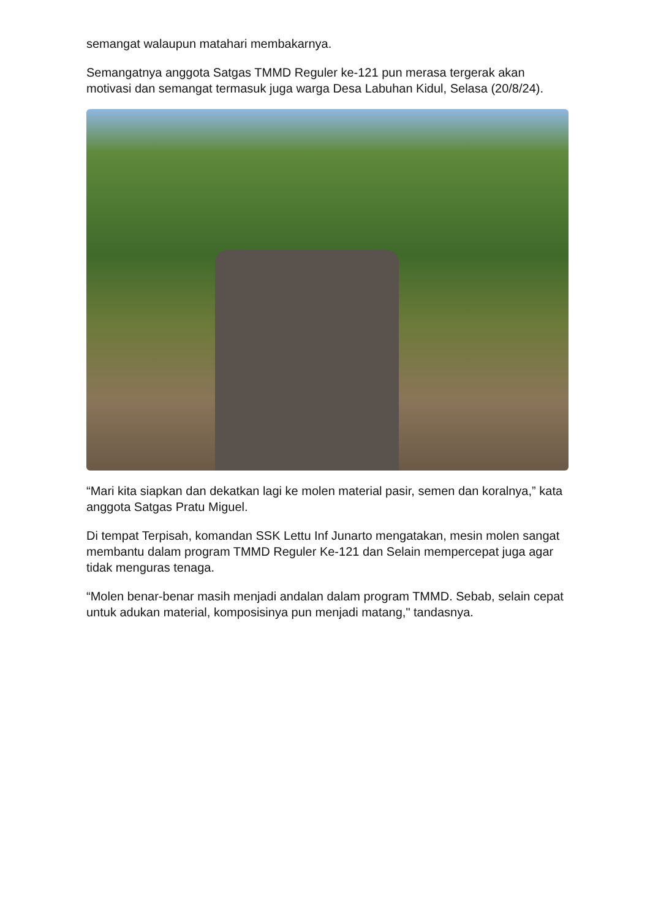semangat walaupun matahari membakarnya.
Semangatnya anggota Satgas TMMD Reguler ke-121 pun merasa tergerak akan motivasi dan semangat termasuk juga warga Desa Labuhan Kidul, Selasa (20/8/24).
“Mari kita siapkan dan dekatkan lagi ke molen material pasir, semen dan koralnya,” kata anggota Satgas Pratu Miguel.
Di tempat Terpisah, komandan SSK Lettu Inf Junarto mengatakan, mesin molen sangat membantu dalam program TMMD Reguler Ke-121 dan Selain mempercepat juga agar tidak menguras tenaga.
“Molen benar-benar masih menjadi andalan dalam program TMMD. Sebab, selain cepat untuk adukan material, komposisinya pun menjadi matang," tandasnya.